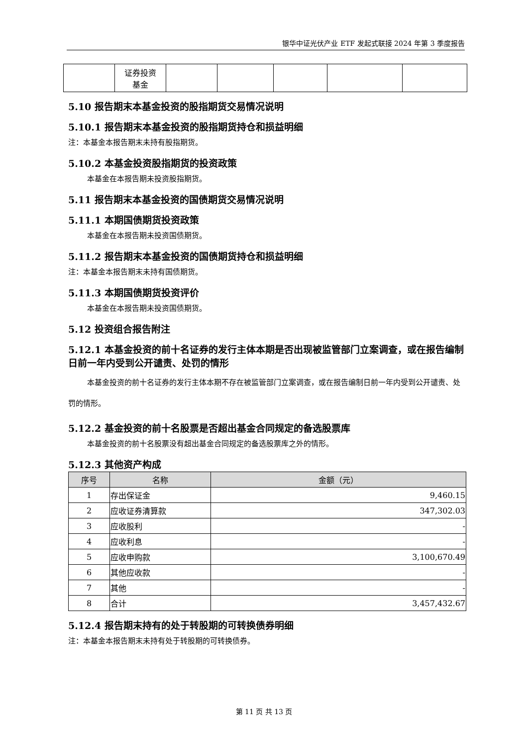银华中证光伏产业 ETF 发起式联接 2024 年第 3 季度报告
| | 证券投资 基金 | | | | | |
5.10 报告期末本基金投资的股指期货交易情况说明
5.10.1 报告期末本基金投资的股指期货持仓和损益明细
注：本基金本报告期末未持有股指期货。
5.10.2 本基金投资股指期货的投资政策
本基金在本报告期未投资股指期货。
5.11 报告期末本基金投资的国债期货交易情况说明
5.11.1 本期国债期货投资政策
本基金在本报告期未投资国债期货。
5.11.2 报告期末本基金投资的国债期货持仓和损益明细
注：本基金本报告期末未持有国债期货。
5.11.3 本期国债期货投资评价
本基金在本报告期未投资国债期货。
5.12 投资组合报告附注
5.12.1 本基金投资的前十名证券的发行主体本期是否出现被监管部门立案调查，或在报告编制日前一年内受到公开谴责、处罚的情形
本基金投资的前十名证券的发行主体本期不存在被监管部门立案调查，或在报告编制日前一年内受到公开谴责、处罚的情形。
5.12.2 基金投资的前十名股票是否超出基金合同规定的备选股票库
本基金投资的前十名股票没有超出基金合同规定的备选股票库之外的情形。
5.12.3 其他资产构成
| 序号 | 名称 | 金额（元） |
| --- | --- | --- |
| 1 | 存出保证金 | 9,460.15 |
| 2 | 应收证券清算款 | 347,302.03 |
| 3 | 应收股利 | - |
| 4 | 应收利息 | - |
| 5 | 应收申购款 | 3,100,670.49 |
| 6 | 其他应收款 | - |
| 7 | 其他 | - |
| 8 | 合计 | 3,457,432.67 |
5.12.4 报告期末持有的处于转股期的可转换债券明细
注：本基金本报告期末未持有处于转股期的可转换债券。
第 11 页 共 13 页